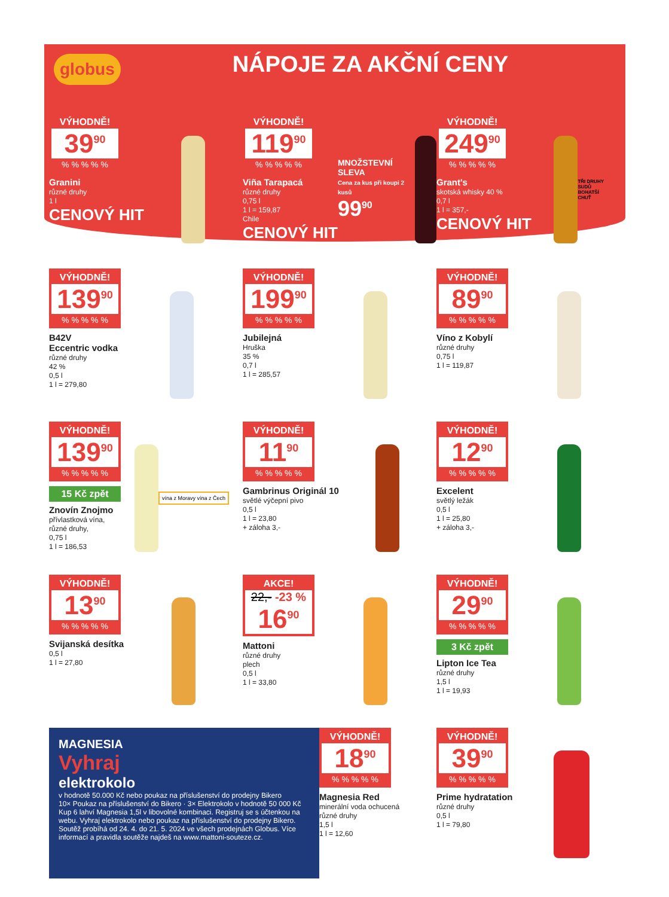globus
NÁPOJE ZA AKČNÍ CENY
VÝHODNĚ!
39<sup>90</sup>
% % % % %
Granini
různé druhy
1 l
CENOVÝ HIT
VÝHODNĚ!
119<sup>90</sup>
% % % % %
Viña Tarapacá
různé druhy
0,75 l
1 l = 159,87
Chile
CENOVÝ HIT
MNOŽSTEVNÍ SLEVA
Cena za kus při koupi 2 kusů
99<sup>90</sup>
VÝHODNĚ!
249<sup>90</sup>
% % % % %
Grant's
skotská whisky 40 %
0,7 l
1 l = 357,-
CENOVÝ HIT
TŘI DRUHY SUDŮ BOHATŠÍ CHUŤ
VÝHODNĚ!
139<sup>90</sup>
% % % % %
B42V
Eccentric vodka
různé druhy
42 %
0,5 l
1 l = 279,80
VÝHODNĚ!
199<sup>90</sup>
% % % % %
Jubilejná
Hruška
35 %
0,7 l
1 l = 285,57
VÝHODNĚ!
89<sup>90</sup>
% % % % %
Víno z Kobylí
různé druhy
0,75 l
1 l = 119,87
VÝHODNĚ!
139<sup>90</sup>
% % % % %
15 Kč zpět
Znovín Znojmo
přívlastková vína,
různé druhy,
0,75 l
1 l = 186,53
vína z Moravy vína z Čech
VÝHODNĚ!
11<sup>90</sup>
% % % % %
Gambrinus Originál 10
světlé výčepní pivo
0,5 l
1 l = 23,80
+ záloha 3,-
VÝHODNĚ!
12<sup>90</sup>
% % % % %
Excelent
světlý ležák
0,5 l
1 l = 25,80
+ záloha 3,-
VÝHODNĚ!
13<sup>90</sup>
% % % % %
Svijanská desítka
0,5 l
1 l = 27,80
AKCE!
22,- -23 %
16<sup>90</sup>
Mattoni
různé druhy
plech
0,5 l
1 l = 33,80
VÝHODNĚ!
29<sup>90</sup>
% % % % %
3 Kč zpět
Lipton Ice Tea
různé druhy
1,5 l
1 l = 19,93
MAGNESIA
Vyhraj
elektrokolo
v hodnotě 50.000 Kč nebo poukaz na příslušenství do prodejny Bikero
10× Poukaz na příslušenství do Bikero · 3× Elektrokolo v hodnotě 50 000 Kč
Kup 6 lahví Magnesia 1,5l v libovolné kombinaci. Registruj se s účtenkou na webu. Vyhraj elektrokolo nebo poukaz na příslušenství do prodejny Bikero.
Soutěž probíhá od 24. 4. do 21. 5. 2024 ve všech prodejnách Globus. Více informací a pravidla soutěže najdeš na www.mattoni-souteze.cz.
VÝHODNĚ!
18<sup>90</sup>
% % % % %
Magnesia Red
minerální voda ochucená
různé druhy
1,5 l
1 l = 12,60
VÝHODNĚ!
39<sup>90</sup>
% % % % %
Prime hydratation
různé druhy
0,5 l
1 l = 79,80